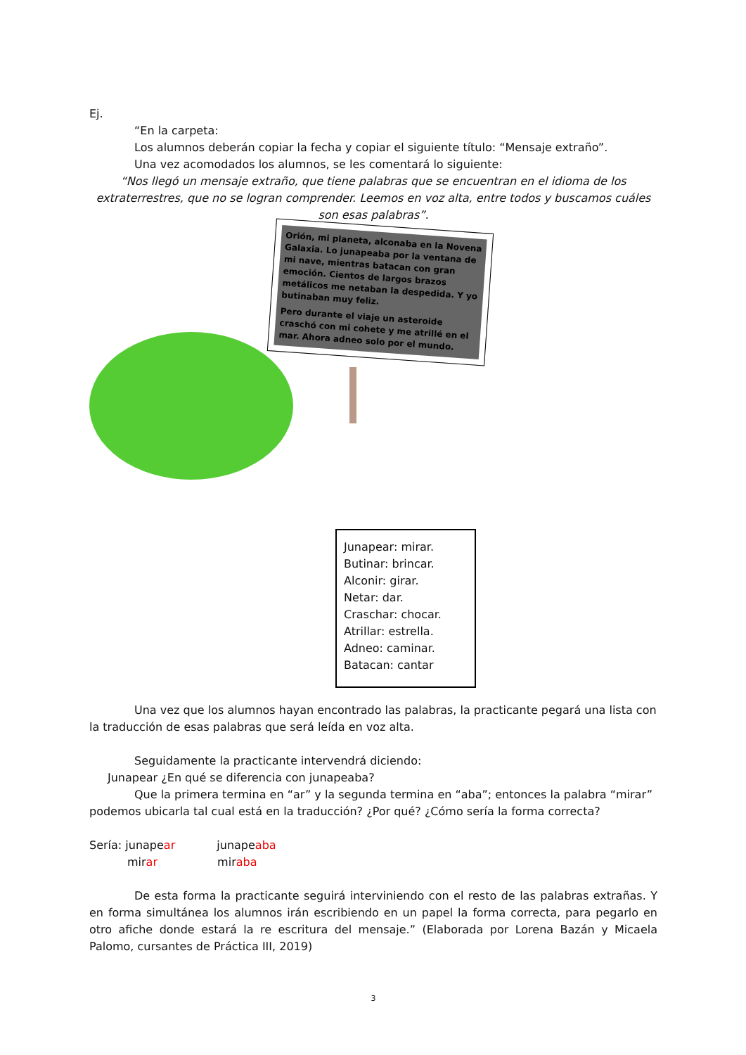Ej.
“En la carpeta:
Los alumnos deberán copiar la fecha y copiar el siguiente título: “Mensaje extraño”.
Una vez acomodados los alumnos, se les comentará lo siguiente:
“Nos llegó un mensaje extraño, que tiene palabras que se encuentran en el idioma de los extraterrestres, que no se logran comprender. Leemos en voz alta, entre todos y buscamos cuáles son esas palabras”.
Orión, mi planeta, alconaba en la Novena Galaxia. Lo junapeaba por la ventana de mi nave, mientras batacan con gran emoción. Cientos de largos brazos metálicos me netaban la despedida. Y yo butinaban muy feliz.
Pero durante el viaje un asteroide craschó con mi cohete y me atrillé en el mar. Ahora adneo solo por el mundo.
Junapear: mirar.
Butinar: brincar.
Alconir: girar.
Netar: dar.
Craschar: chocar.
Atrillar: estrella.
Adneo: caminar.
Batacan: cantar
Una vez que los alumnos hayan encontrado las palabras, la practicante pegará una lista con la traducción de esas palabras que será leída en voz alta.
Seguidamente la practicante intervendrá diciendo:
Junapear ¿En qué se diferencia con junapeaba?
Que la primera termina en “ar” y la segunda termina en “aba”; entonces la palabra “mirar” podemos ubicarla tal cual está en la traducción? ¿Por qué? ¿Cómo sería la forma correcta?
Sería: junapear junapeaba
mirar miraba
De esta forma la practicante seguirá interviniendo con el resto de las palabras extrañas. Y en forma simultánea los alumnos irán escribiendo en un papel la forma correcta, para pegarlo en otro afiche donde estará la re escritura del mensaje.” (Elaborada por Lorena Bazán y Micaela Palomo, cursantes de Práctica III, 2019)
3